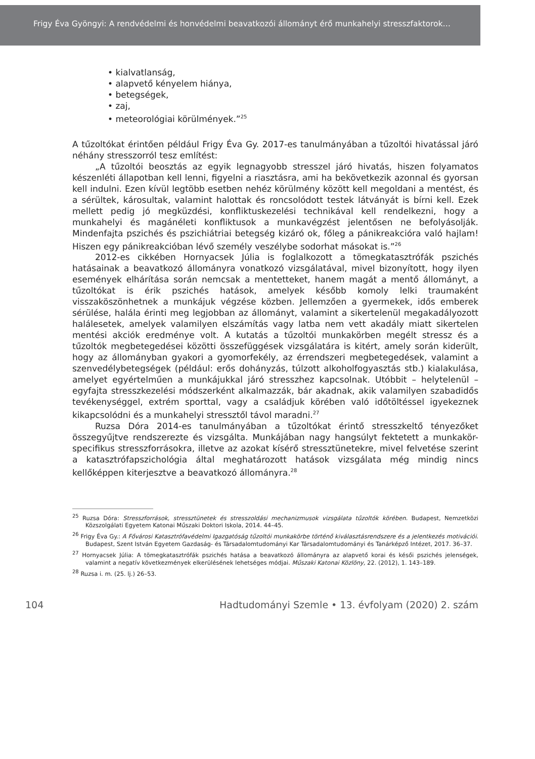Frigy Éva Gyöngyi: A rendvédelmi és honvédelmi beavatkozói állományt érő munkahelyi stresszfaktorok…
• kialvatlanság,
• alapvető kényelem hiánya,
• betegségek,
• zaj,
• meteorológiai körülmények.”<sup>25</sup>
A tűzoltókat érintően például Frigy Éva Gy. 2017-es tanulmányában a tűzoltói hivatással járó néhány stresszorról tesz említést:
„A tűzoltói beosztás az egyik legnagyobb stresszel járó hivatás, hiszen folyamatos készenléti állapotban kell lenni, figyelni a riasztásra, ami ha bekövetkezik azonnal és gyorsan kell indulni. Ezen kívül legtöbb esetben nehéz körülmény között kell megoldani a mentést, és a sérültek, károsultak, valamint halottak és roncsolódott testek látványát is bírni kell. Ezek mellett pedig jó megküzdési, konfliktuskezelési technikával kell rendelkezni, hogy a munkahelyi és magánéleti konfliktusok a munkavégzést jelentősen ne befolyásolják. Mindenfajta pszichés és pszichiátriai betegség kizáró ok, főleg a pánikreakcióra való hajlam! Hiszen egy pánikreakcióban lévő személy veszélybe sodorhat másokat is.”<sup>26</sup>
2012-es cikkében Hornyacsek Júlia is foglalkozott a tömegkatasztrófák pszichés hatásainak a beavatkozó állományra vonatkozó vizsgálatával, mivel bizonyított, hogy ilyen események elhárítása során nemcsak a mentetteket, hanem magát a mentő állományt, a tűzoltókat is érik pszichés hatások, amelyek később komoly lelki traumaként visszaköszönhetnek a munkájuk végzése közben. Jellemzően a gyermekek, idős emberek sérülése, halála érinti meg legjobban az állományt, valamint a sikertelenül megakadályozott halálesetek, amelyek valamilyen elszámítás vagy latba nem vett akadály miatt sikertelen mentési akciók eredménye volt. A kutatás a tűzoltói munkakörben megélt stressz és a tűzoltók megbetegedései közötti összefüggések vizsgálatára is kitért, amely során kiderült, hogy az állományban gyakori a gyomorfekély, az érrendszeri megbetegedések, valamint a szenvedélybetegségek (például: erős dohányzás, túlzott alkoholfogyasztás stb.) kialakulása, amelyet egyértelműen a munkájukkal járó stresszhez kapcsolnak. Utóbbit – helytelenül – egyfajta stresszkezelési módszerként alkalmazzák, bár akadnak, akik valamilyen szabadidős tevékenységgel, extrém sporttal, vagy a családjuk körében való időtöltéssel igyekeznek kikapcsolódni és a munkahelyi stressztől távol maradni.<sup>27</sup>
Ruzsa Dóra 2014-es tanulmányában a tűzoltókat érintő stresszkeltő tényezőket összegyűjtve rendszerezte és vizsgálta. Munkájában nagy hangsúlyt fektetett a munkakör-specifikus stresszforrásokra, illetve az azokat kísérő stressztünetekre, mivel felvetése szerint a katasztrófapszichológia által meghatározott hatások vizsgálata még mindig nincs kellőképpen kiterjesztve a beavatkozó állományra.<sup>28</sup>
<sup>25</sup> Ruzsa Dóra: Stresszforrások, stressztünetek és stresszoldási mechanizmusok vizsgálata tűzoltók körében. Budapest, Nemzetközi Közszolgálati Egyetem Katonai Műszaki Doktori Iskola, 2014. 44–45.
<sup>26</sup> Frigy Éva Gy.: A Fővárosi Katasztrófavédelmi Igazgatóság tűzoltói munkakörbe történő kiválasztásrendszere és a jelentkezés motivációi. Budapest, Szent István Egyetem Gazdaság- és Társadalomtudományi Kar Társadalomtudományi és Tanárképző Intézet, 2017. 36–37.
<sup>27</sup> Hornyacsek Júlia: A tömegkatasztrófák pszichés hatása a beavatkozó állományra az alapvető korai és késői pszichés jelenségek, valamint a negatív következmények elkerülésének lehetséges módjai. Műszaki Katonai Közlöny, 22. (2012), 1. 143–189.
<sup>28</sup> Ruzsa i. m. (25. lj.) 26–53.
104 Hadtudományi Szemle • 13. évfolyam (2020) 2. szám